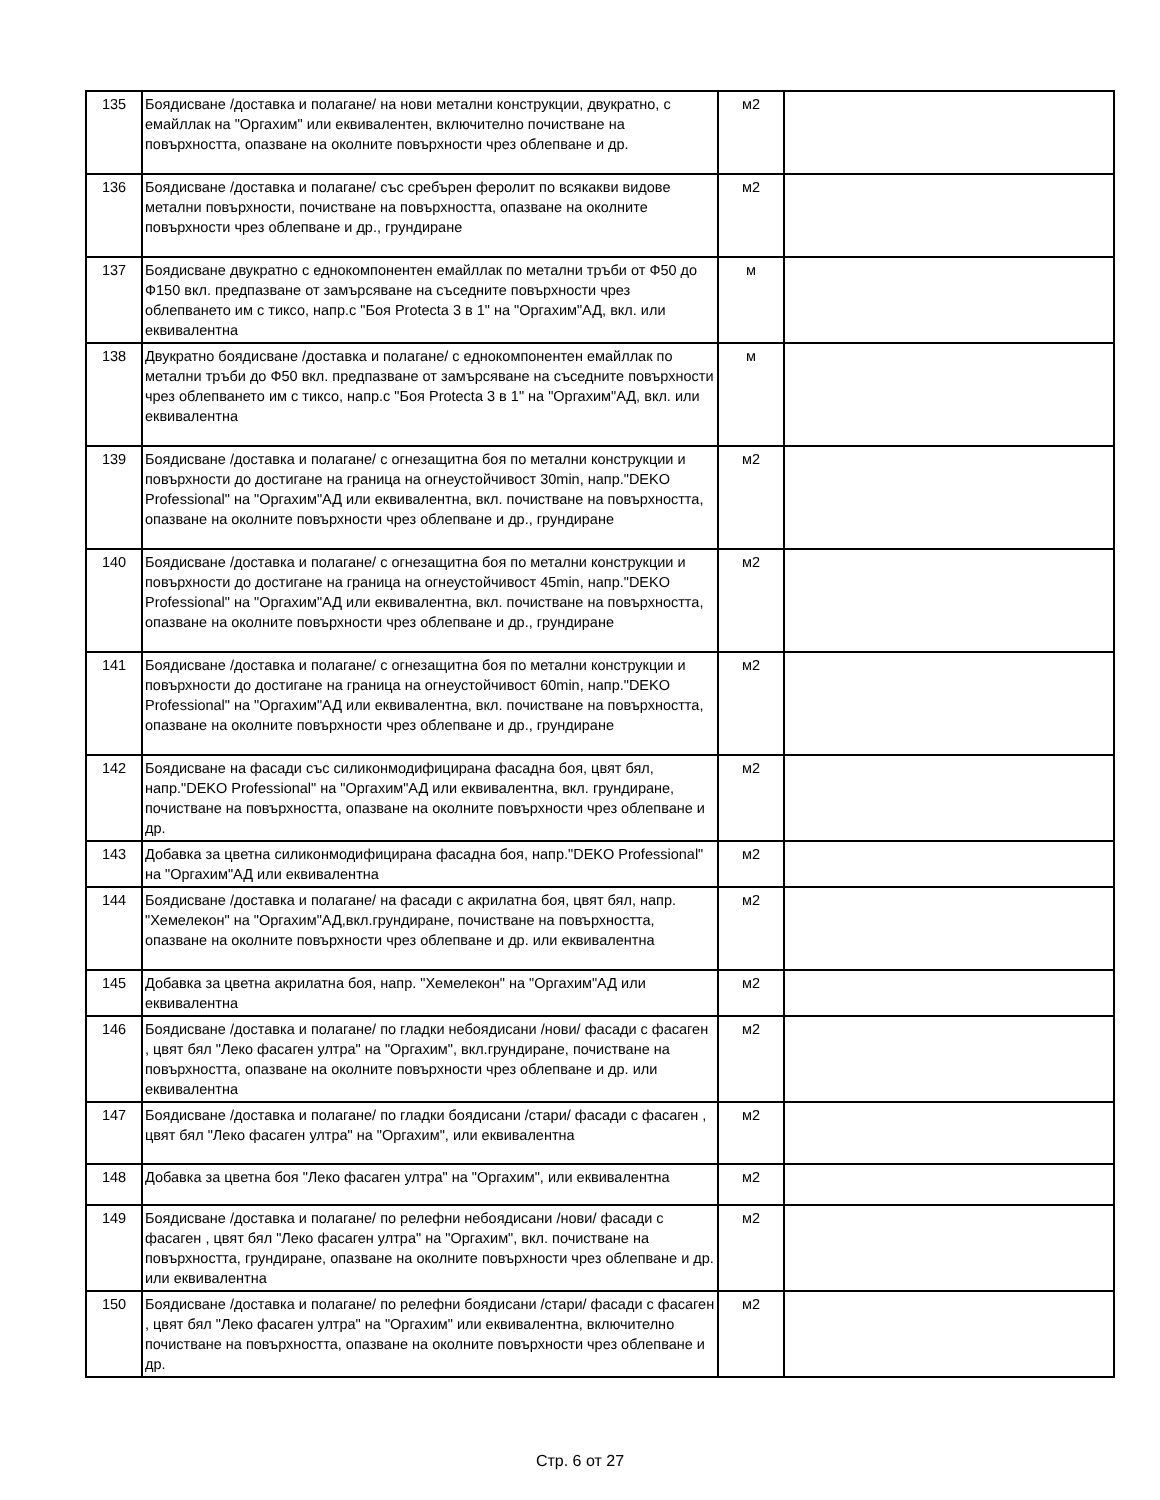| 135 | Боядисване /доставка и полагане/ на нови метални конструкции, двукратно, с емайллак на "Оргахим" или еквивалентен, включително почистване на повърхността, опазване на околните повърхности чрез облепване и др. | м2 | |
| 136 | Боядисване /доставка и полагане/ със сребърен феролит по всякакви видове метални повърхности, почистване на повърхността, опазване на околните повърхности чрез облепване и др., грундиране | м2 | |
| 137 | Боядисване двукратно с еднокомпонентен емайллак по метални тръби от Ф50 до Ф150 вкл. предпазване от замърсяване на съседните повърхности чрез облепването им с тиксо, напр.с "Боя Protecta 3 в 1" на "Оргахим"АД, вкл. или еквивалентна | м | |
| 138 | Двукратно боядисване /доставка и полагане/ с еднокомпонентен емайллак по метални тръби до Ф50 вкл. предпазване от замърсяване на съседните повърхности чрез облепването им с тиксо, напр.с "Боя Protecta 3 в 1" на "Оргахим"АД, вкл. или еквивалентна | м | |
| 139 | Боядисване /доставка и полагане/ с огнезащитна боя по метални конструкции и повърхности до достигане на граница на огнеустойчивост 30min, напр."DEKO Professional" на "Оргахим"АД или еквивалентна, вкл. почистване на повърхността, опазване на околните повърхности чрез облепване и др., грундиране | м2 | |
| 140 | Боядисване /доставка и полагане/ с огнезащитна боя по метални конструкции и повърхности до достигане на граница на огнеустойчивост 45min, напр."DEKO Professional" на "Оргахим"АД или еквивалентна, вкл. почистване на повърхността, опазване на околните повърхности чрез облепване и др., грундиране | м2 | |
| 141 | Боядисване /доставка и полагане/ с огнезащитна боя по метални конструкции и повърхности до достигане на граница на огнеустойчивост 60min, напр."DEKO Professional" на "Оргахим"АД или еквивалентна, вкл. почистване на повърхността, опазване на околните повърхности чрез облепване и др., грундиране | м2 | |
| 142 | Боядисване на фасади със силиконмодифицирана фасадна боя, цвят бял, напр."DEKO Professional" на "Оргахим"АД или еквивалентна, вкл. грундиране, почистване на повърхността, опазване на околните повърхности чрез облепване и др. | м2 | |
| 143 | Добавка за цветна силиконмодифицирана фасадна боя, напр."DEKO Professional" на "Оргахим"АД или еквивалентна | м2 | |
| 144 | Боядисване /доставка и полагане/ на фасади с акрилатна боя, цвят бял, напр. "Хемелекон" на "Оргахим"АД,вкл.грундиране, почистване на повърхността, опазване на околните повърхности чрез облепване и др. или еквивалентна | м2 | |
| 145 | Добавка за цветна акрилатна боя, напр. "Хемелекон" на "Оргахим"АД или еквивалентна | м2 | |
| 146 | Боядисване /доставка и полагане/ по гладки небоядисани /нови/ фасади с фасаген , цвят бял "Леко фасаген ултра" на "Оргахим", вкл.грундиране, почистване на повърхността, опазване на околните повърхности чрез облепване и др. или еквивалентна | м2 | |
| 147 | Боядисване /доставка и полагане/ по гладки боядисани /стари/ фасади с фасаген , цвят бял "Леко фасаген ултра" на "Оргахим", или еквивалентна | м2 | |
| 148 | Добавка за цветна боя "Леко фасаген ултра" на "Оргахим", или еквивалентна | м2 | |
| 149 | Боядисване /доставка и полагане/ по релефни небоядисани /нови/ фасади с фасаген , цвят бял "Леко фасаген ултра" на "Оргахим", вкл. почистване на повърхността, грундиране, опазване на околните повърхности чрез облепване и др. или еквивалентна | м2 | |
| 150 | Боядисване /доставка и полагане/ по релефни боядисани /стари/ фасади с фасаген , цвят бял "Леко фасаген ултра" на "Оргахим" или еквивалентна, включително почистване на повърхността, опазване на околните повърхности чрез облепване и др. | м2 | |
Стр. 6 от 27